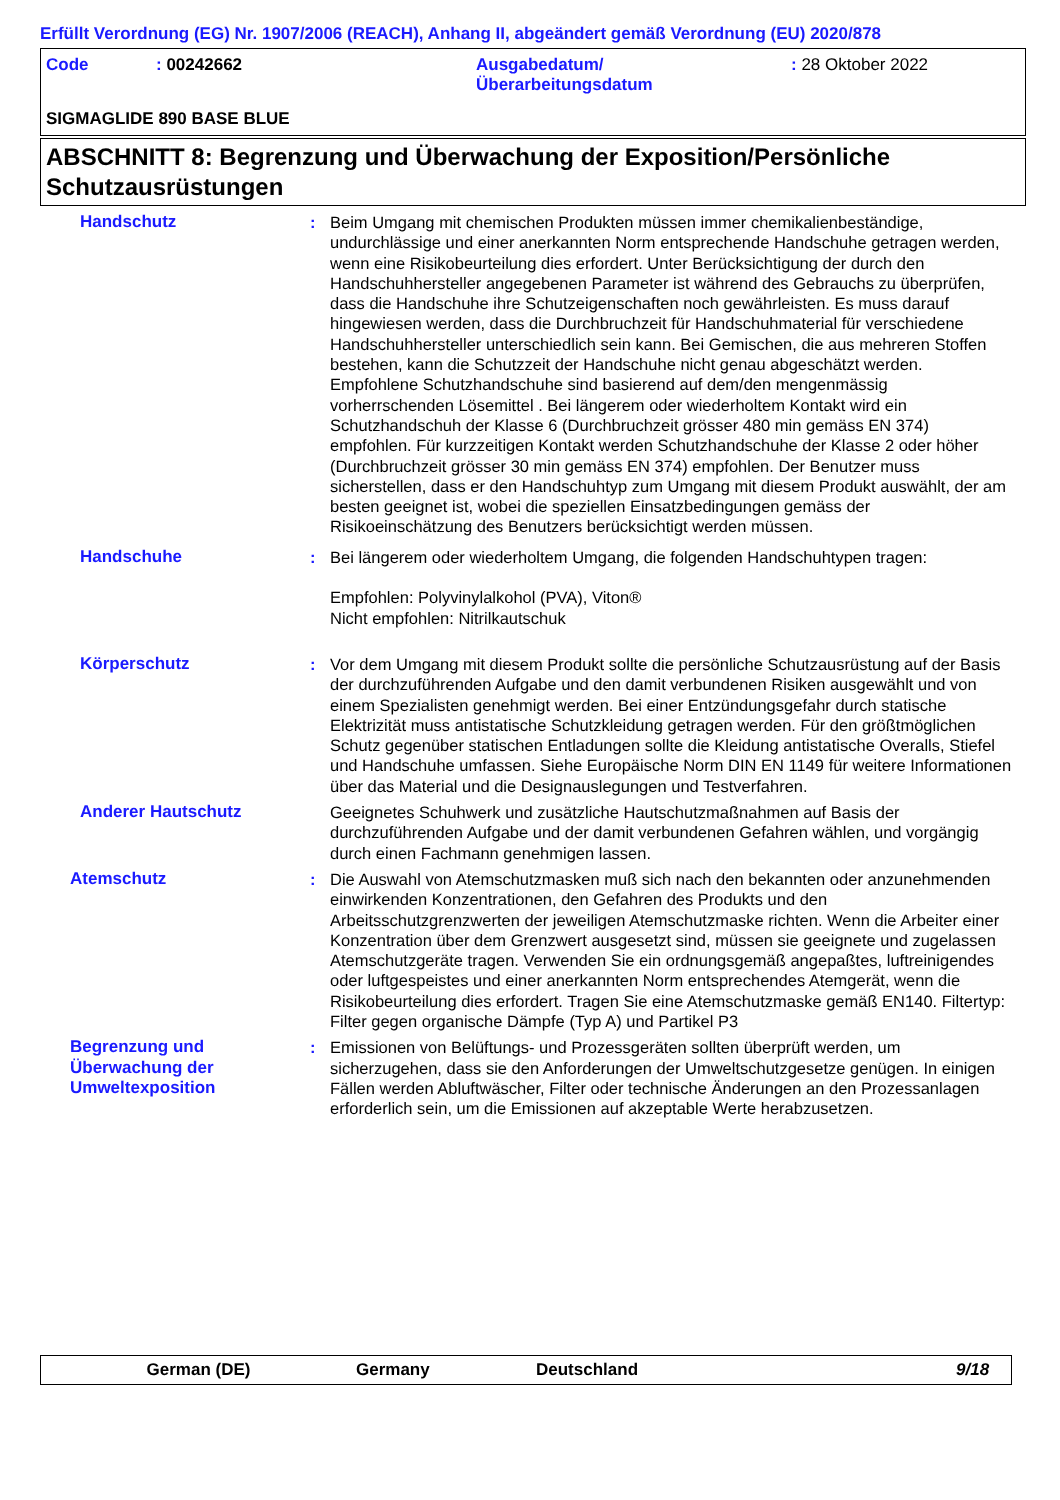Erfüllt Verordnung (EG) Nr. 1907/2006 (REACH), Anhang II, abgeändert gemäß Verordnung (EU) 2020/878
Code : 00242662 Ausgabedatum/
Überarbeitungsdatum
: 28 Oktober 2022
SIGMAGLIDE 890 BASE BLUE
ABSCHNITT 8: Begrenzung und Überwachung der Exposition/Persönliche Schutzausrüstungen
Handschutz : Beim Umgang mit chemischen Produkten müssen immer chemikalienbeständige, undurchlässige und einer anerkannten Norm entsprechende Handschuhe getragen werden, wenn eine Risikobeurteilung dies erfordert. Unter Berücksichtigung der durch den Handschuhhersteller angegebenen Parameter ist während des Gebrauchs zu überprüfen, dass die Handschuhe ihre Schutzeigenschaften noch gewährleisten. Es muss darauf hingewiesen werden, dass die Durchbruchzeit für Handschuhmaterial für verschiedene Handschuhhersteller unterschiedlich sein kann. Bei Gemischen, die aus mehreren Stoffen bestehen, kann die Schutzzeit der Handschuhe nicht genau abgeschätzt werden. Empfohlene Schutzhandschuhe sind basierend auf dem/den mengenmässig vorherrschenden Lösemittel . Bei längerem oder wiederholtem Kontakt wird ein Schutzhandschuh der Klasse 6 (Durchbruchzeit grösser 480 min gemäss EN 374) empfohlen. Für kurzzeitigen Kontakt werden Schutzhandschuhe der Klasse 2 oder höher (Durchbruchzeit grösser 30 min gemäss EN 374) empfohlen. Der Benutzer muss sicherstellen, dass er den Handschuhtyp zum Umgang mit diesem Produkt auswählt, der am besten geeignet ist, wobei die speziellen Einsatzbedingungen gemäss der Risikoeinschätzung des Benutzers berücksichtigt werden müssen.
Handschuhe : Bei längerem oder wiederholtem Umgang, die folgenden Handschuhtypen tragen:
Empfohlen: Polyvinylalkohol (PVA), Viton®
Nicht empfohlen: Nitrilkautschuk
Körperschutz : Vor dem Umgang mit diesem Produkt sollte die persönliche Schutzausrüstung auf der Basis der durchzuführenden Aufgabe und den damit verbundenen Risiken ausgewählt und von einem Spezialisten genehmigt werden. Bei einer Entzündungsgefahr durch statische Elektrizität muss antistatische Schutzkleidung getragen werden. Für den größtmöglichen Schutz gegenüber statischen Entladungen sollte die Kleidung antistatische Overalls, Stiefel und Handschuhe umfassen. Siehe Europäische Norm DIN EN 1149 für weitere Informationen über das Material und die Designauslegungen und Testverfahren.
Anderer Hautschutz Geeignetes Schuhwerk und zusätzliche Hautschutzmaßnahmen auf Basis der durchzuführenden Aufgabe und der damit verbundenen Gefahren wählen, und vorgängig durch einen Fachmann genehmigen lassen.
Atemschutz : Die Auswahl von Atemschutzmasken muß sich nach den bekannten oder anzunehmenden einwirkenden Konzentrationen, den Gefahren des Produkts und den Arbeitsschutzgrenzwerten der jeweiligen Atemschutzmaske richten. Wenn die Arbeiter einer Konzentration über dem Grenzwert ausgesetzt sind, müssen sie geeignete und zugelassen Atemschutzgeräte tragen. Verwenden Sie ein ordnungsgemäß angepaßtes, luftreinigendes oder luftgespeistes und einer anerkannten Norm entsprechendes Atemgerät, wenn die Risikobeurteilung dies erfordert. Tragen Sie eine Atemschutzmaske gemäß EN140. Filtertyp: Filter gegen organische Dämpfe (Typ A) und Partikel P3
Begrenzung und Überwachung der Umweltexposition
: Emissionen von Belüftungs- und Prozessgeräten sollten überprüft werden, um sicherzugehen, dass sie den Anforderungen der Umweltschutzgesetze genügen. In einigen Fällen werden Abluftwäscher, Filter oder technische Änderungen an den Prozessanlagen erforderlich sein, um die Emissionen auf akzeptable Werte herabzusetzen.
German (DE) Germany Deutschland 9/18